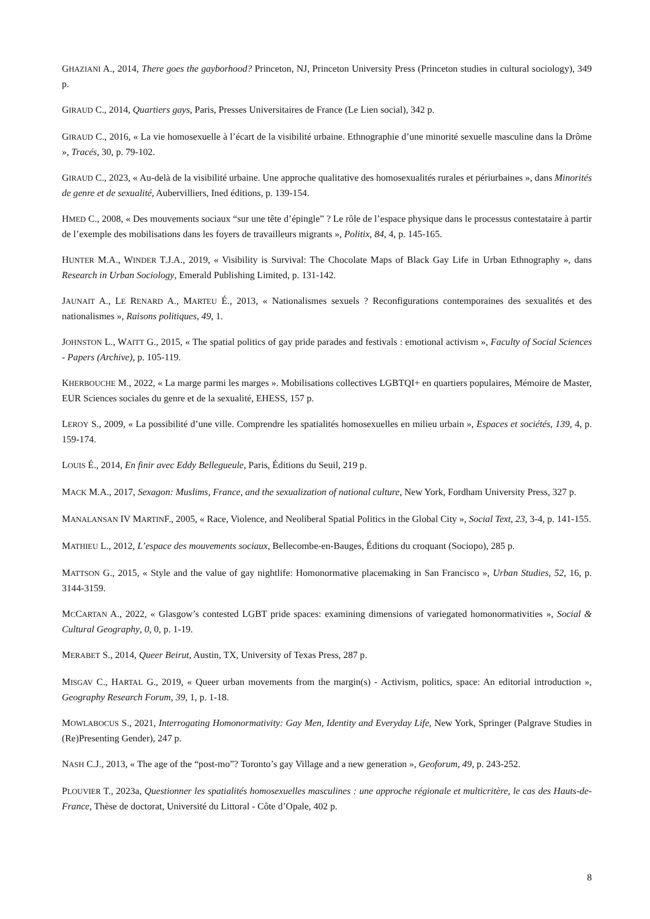GHAZIANI A., 2014, There goes the gayborhood? Princeton, NJ, Princeton University Press (Princeton studies in cultural sociology), 349 p.
GIRAUD C., 2014, Quartiers gays, Paris, Presses Universitaires de France (Le Lien social), 342 p.
GIRAUD C., 2016, « La vie homosexuelle à l’écart de la visibilité urbaine. Ethnographie d’une minorité sexuelle masculine dans la Drôme », Tracés, 30, p. 79-102.
GIRAUD C., 2023, « Au-delà de la visibilité urbaine. Une approche qualitative des homosexualités rurales et périurbaines », dans Minorités de genre et de sexualité, Aubervilliers, Ined éditions, p. 139-154.
HMED C., 2008, « Des mouvements sociaux “sur une tête d’épingle” ? Le rôle de l’espace physique dans le processus contestataire à partir de l’exemple des mobilisations dans les foyers de travailleurs migrants », Politix, 84, 4, p. 145-165.
HUNTER M.A., WINDER T.J.A., 2019, « Visibility is Survival: The Chocolate Maps of Black Gay Life in Urban Ethnography », dans Research in Urban Sociology, Emerald Publishing Limited, p. 131-142.
JAUNAIT A., LE RENARD A., MARTEU É., 2013, « Nationalismes sexuels ? Reconfigurations contemporaines des sexualités et des nationalismes », Raisons politiques, 49, 1.
JOHNSTON L., WAITT G., 2015, « The spatial politics of gay pride parades and festivals : emotional activism », Faculty of Social Sciences - Papers (Archive), p. 105-119.
KHERBOUCHE M., 2022, « La marge parmi les marges ». Mobilisations collectives LGBTQI+ en quartiers populaires, Mémoire de Master, EUR Sciences sociales du genre et de la sexualité, EHESS, 157 p.
LEROY S., 2009, « La possibilité d’une ville. Comprendre les spatialités homosexuelles en milieu urbain », Espaces et sociétés, 139, 4, p. 159-174.
LOUIS É., 2014, En finir avec Eddy Bellegueule, Paris, Éditions du Seuil, 219 p.
MACK M.A., 2017, Sexagon: Muslims, France, and the sexualization of national culture, New York, Fordham University Press, 327 p.
MANALANSAN IV MARTINF., 2005, « Race, Violence, and Neoliberal Spatial Politics in the Global City », Social Text, 23, 3-4, p. 141-155.
MATHIEU L., 2012, L’espace des mouvements sociaux, Bellecombe-en-Bauges, Éditions du croquant (Sociopo), 285 p.
MATTSON G., 2015, « Style and the value of gay nightlife: Homonormative placemaking in San Francisco », Urban Studies, 52, 16, p. 3144-3159.
MCCARTAN A., 2022, « Glasgow’s contested LGBT pride spaces: examining dimensions of variegated homonormativities », Social & Cultural Geography, 0, 0, p. 1-19.
MERABET S., 2014, Queer Beirut, Austin, TX, University of Texas Press, 287 p.
MISGAV C., HARTAL G., 2019, « Queer urban movements from the margin(s) - Activism, politics, space: An editorial introduction », Geography Research Forum, 39, 1, p. 1-18.
MOWLABOCUS S., 2021, Interrogating Homonormativity: Gay Men, Identity and Everyday Life, New York, Springer (Palgrave Studies in (Re)Presenting Gender), 247 p.
NASH C.J., 2013, « The age of the “post-mo”? Toronto’s gay Village and a new generation », Geoforum, 49, p. 243-252.
PLOUVIER T., 2023a, Questionner les spatialités homosexuelles masculines : une approche régionale et multicritère, le cas des Hauts-de-France, Thèse de doctorat, Université du Littoral - Côte d’Opale, 402 p.
8